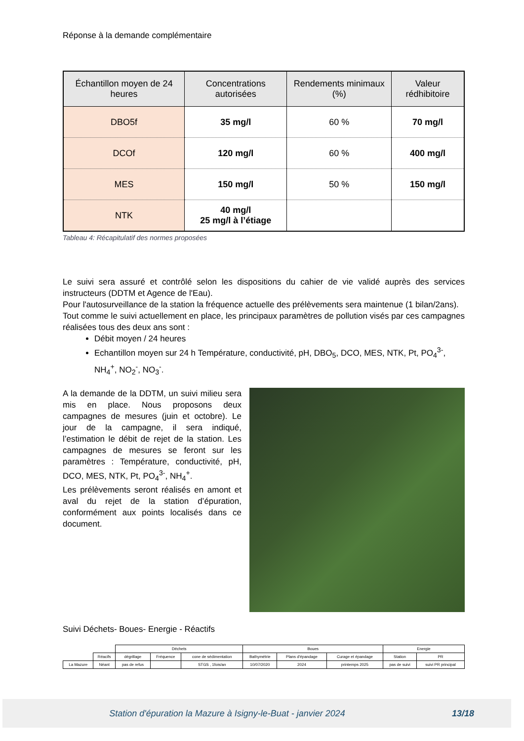Réponse à la demande complémentaire
| Échantillon moyen de 24 heures | Concentrations autorisées | Rendements minimaux (%) | Valeur rédhibitoire |
| --- | --- | --- | --- |
| DBO5f | 35 mg/l | 60 % | 70 mg/l |
| DCOf | 120 mg/l | 60 % | 400 mg/l |
| MES | 150 mg/l | 50 % | 150 mg/l |
| NTK | 40 mg/l 25 mg/l à l’étiage | | |
Tableau 4: Récapitulatif des normes proposées
Le suivi sera assuré et contrôlé selon les dispositions du cahier de vie validé auprès des services instructeurs (DDTM et Agence de l'Eau).
Pour l'autosurveillance de la station la fréquence actuelle des prélèvements sera maintenue (1 bilan/2ans).
Tout comme le suivi actuellement en place, les principaux paramètres de pollution visés par ces campagnes réalisées tous des deux ans sont :
Débit moyen / 24 heures
Echantillon moyen sur 24 h Température, conductivité, pH, DBO<sub>5</sub>, DCO, MES, NTK, Pt, PO<sub>4</sub><sup>3-</sup>, NH<sub>4</sub><sup>+</sup>, NO<sub>2</sub><sup>-</sup>, NO<sub>3</sub><sup>-</sup>.
A la demande de la DDTM, un suivi milieu sera mis en place. Nous proposons deux campagnes de mesures (juin et octobre). Le jour de la campagne, il sera indiqué, l’estimation le débit de rejet de la station. Les campagnes de mesures se feront sur les paramètres : Température, conductivité, pH, DCO, MES, NTK, Pt, PO<sub>4</sub><sup>3-</sup>, NH<sub>4</sub><sup>+</sup>.
Les prélèvements seront réalisés en amont et aval du rejet de la station d’épuration, conformément aux points localisés dans ce document.
Suivi Déchets- Boues- Energie - Réactifs
| | | Déchets | | | Boues | | | Energie | |
| | Réacifs | dégrillage | Fréquence | cone de sédimentation | Bathymétrie | Plans d'épandage | Curage et épandage | Station | PR |
| La Mazure | Néant | pas de refus | | STGS , 1fois/an | 10/07/2020 | 2024 | printemps 2025 | pas de suivi | suivi PR principal |
Station d'épuration la Mazure à Isigny-le-Buat - janvier 2024
13/18